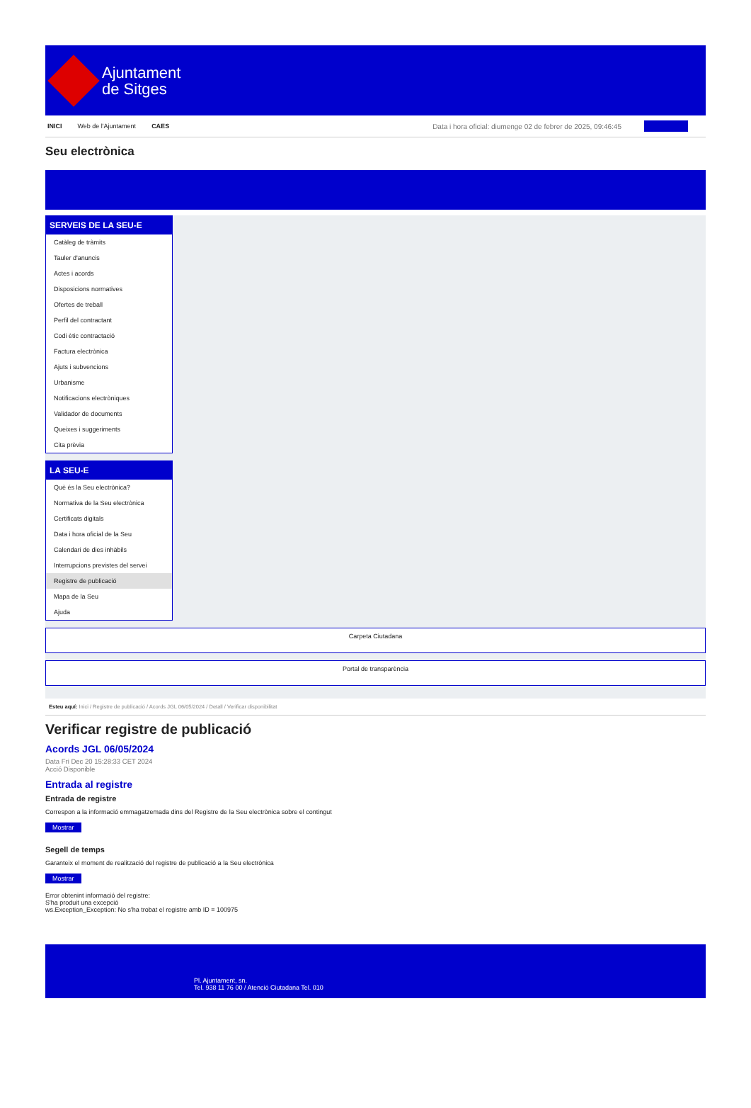Ajuntament
de Sitges
INICI Web de l'Ajuntament CAES Data i hora oficial: diumenge 02 de febrer de 2025, 09:46:45
Seu electrònica
SERVEIS DE LA SEU-E
Catàleg de tràmits
Tauler d'anuncis
Actes i acords
Disposicions normatives
Ofertes de treball
Perfil del contractant
Codi ètic contractació
Factura electrònica
Ajuts i subvencions
Urbanisme
Notificacions electròniques
Validador de documents
Queixes i suggeriments
Cita prèvia
LA SEU-E
Què és la Seu electrònica?
Normativa de la Seu electrònica
Certificats digitals
Data i hora oficial de la Seu
Calendari de dies inhàbils
Interrupcions previstes del servei
Registre de publicació
Mapa de la Seu
Ajuda
Carpeta Ciutadana
Portal de transparència
Esteu aquí: Inici / Registre de publicació / Acords JGL 06/05/2024 / Detall / Verificar disponibilitat
Verificar registre de publicació
Acords JGL 06/05/2024
Data Fri Dec 20 15:28:33 CET 2024
Acció Disponible
Entrada al registre
Entrada de registre
Correspon a la informació emmagatzemada dins del Registre de la Seu electrònica sobre el contingut
Mostrar
Segell de temps
Garanteix el moment de realització del registre de publicació a la Seu electrònica
Mostrar
Error obtenint informació del registre:
S'ha produit una excepció
ws.Exception_Exception: No s'ha trobat el registre amb ID = 100975
Pl. Ajuntament, sn.
Tel. 938 11 76 00 / Atenció Ciutadana Tel. 010